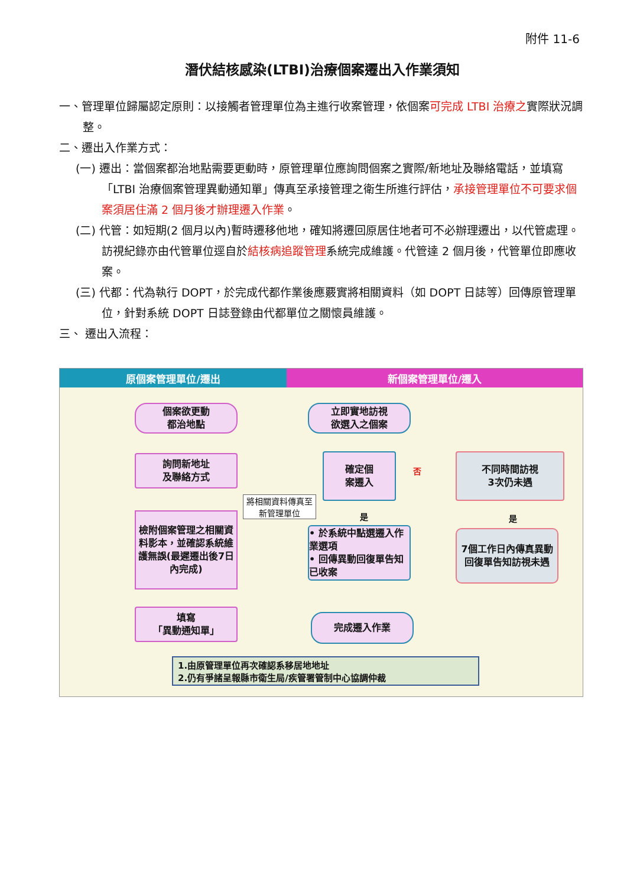附件 11-6
潛伏結核感染(LTBI)治療個案遷出入作業須知
一、管理單位歸屬認定原則：以接觸者管理單位為主進行收案管理，依個案可完成 LTBI 治療之實際狀況調整。
二、遷出入作業方式：
(一) 遷出：當個案都治地點需要更動時，原管理單位應詢問個案之實際/新地址及聯絡電話，並填寫「LTBI 治療個案管理異動通知單」傳真至承接管理之衛生所進行評估，承接管理單位不可要求個案須居住滿 2 個月後才辦理遷入作業。
(二) 代管：如短期(2 個月以內)暫時遷移他地，確知將遷回原居住地者可不必辦理遷出，以代管處理。訪視紀錄亦由代管單位逕自於結核病追蹤管理系統完成維護。代管達 2 個月後，代管單位即應收案。
(三) 代都：代為執行 DOPT，於完成代都作業後應覈實將相關資料（如 DOPT 日誌等）回傳原管理單位，針對系統 DOPT 日誌登錄由代都單位之關懷員維護。
三、 遷出入流程：
原個案管理單位/遷出 新個案管理單位/遷入
個案欲更動
都治地點
詢問新地址
及聯絡方式
檢附個案管理之相關資料影本，並確認系統維護無誤(最遲遷出後7日內完成)
填寫
「異動通知單」
將相關資料傳真至新管理單位
立即實地訪視
欲選入之個案
確定個
案遷入
否
是
• 於系統中點選遷入作業選項
• 回傳異動回復單告知已收案
完成遷入作業
不同時間訪視
3次仍未遇
是
7個工作日內傳真異動回復單告知訪視未遇
1.由原管理單位再次確認系移居地地址
2.仍有爭諸呈報縣市衛生局/疾管署管制中心協調仲裁